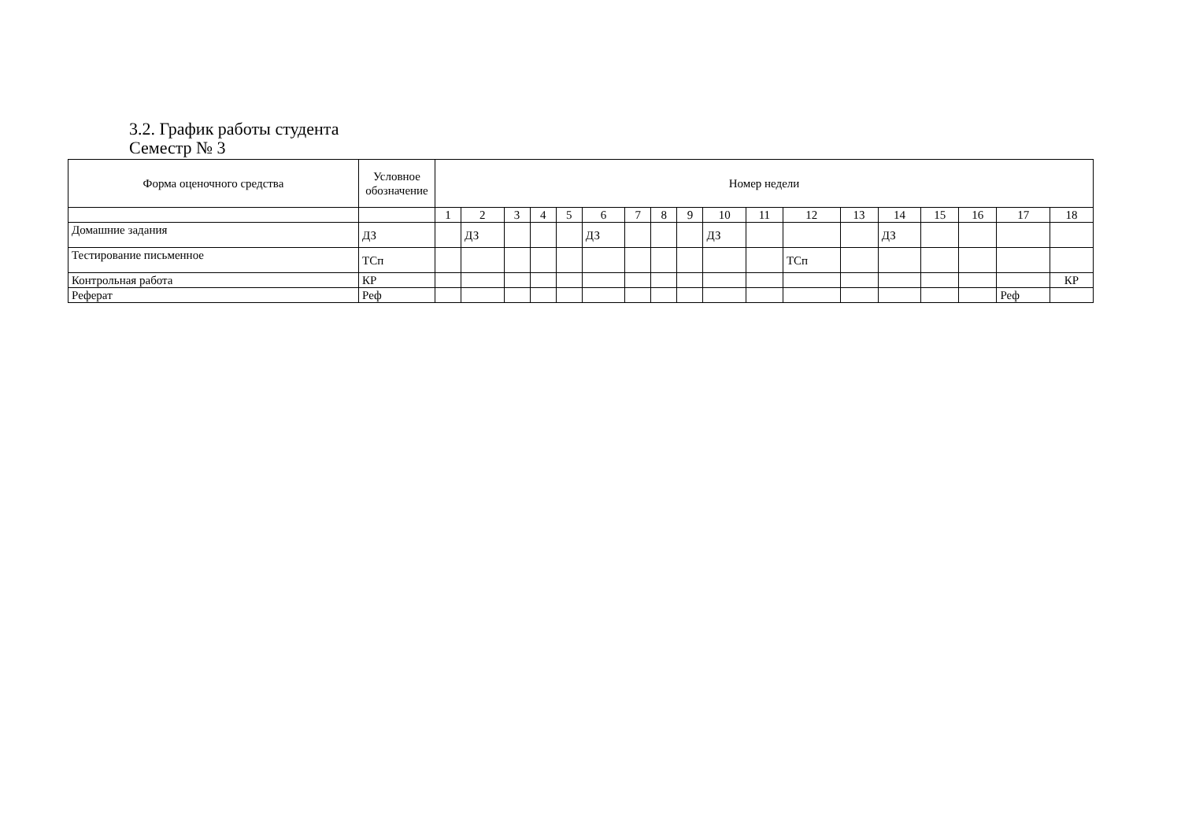3.2. График работы студента
Семестр № 3
| Форма оценочного средства | Условное обозначение | Номер недели | | | | | | | | | | | | | | | | | |
| --- | --- | --- | --- | --- | --- | --- | --- | --- | --- | --- | --- | --- | --- | --- | --- | --- | --- | --- | --- |
| | | 1 | 2 | 3 | 4 | 5 | 6 | 7 | 8 | 9 | 10 | 11 | 12 | 13 | 14 | 15 | 16 | 17 | 18 |
| Домашние задания | ДЗ | | ДЗ | | | | ДЗ | | | | ДЗ | | | | ДЗ | | | | |
| Тестирование письменное | ТСп | | | | | | | | | | | | ТСп | | | | | | |
| Контрольная работа | КР | | | | | | | | | | | | | | | | | | КР |
| Реферат | Реф | | | | | | | | | | | | | | | | | Реф | |